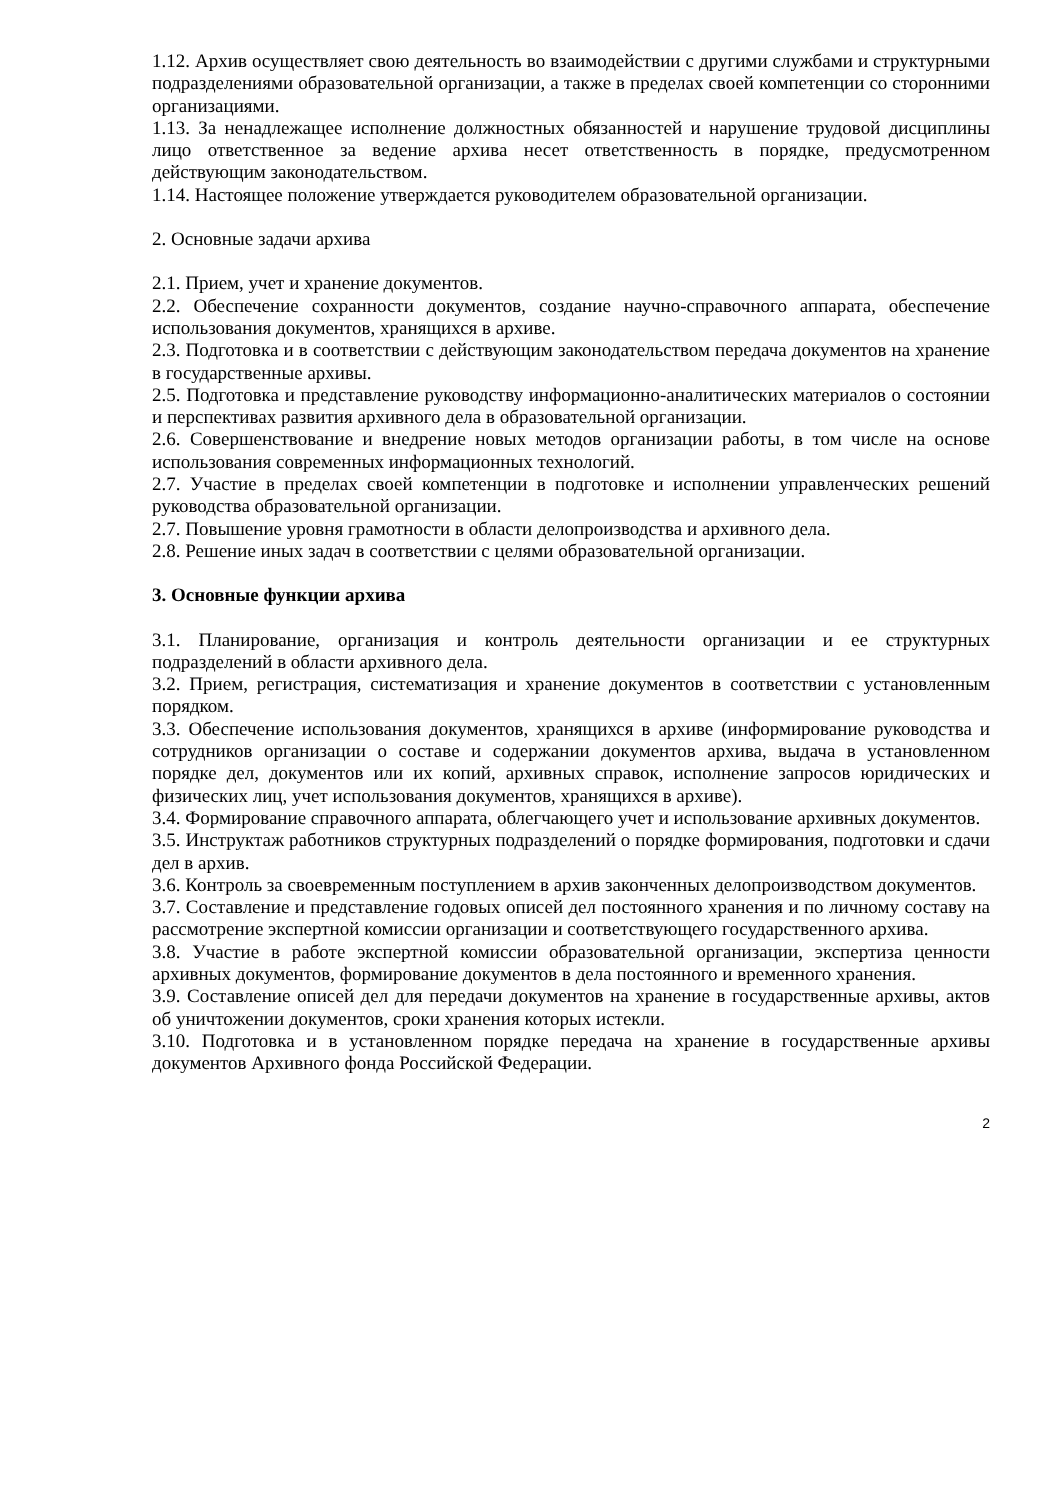1.12. Архив осуществляет свою деятельность во взаимодействии с другими службами и структурными подразделениями образовательной организации, а также в пределах своей компетенции со сторонними организациями.
1.13. За ненадлежащее исполнение должностных обязанностей и нарушение трудовой дисциплины лицо ответственное за ведение архива несет ответственность в порядке, предусмотренном действующим законодательством.
1.14. Настоящее положение утверждается руководителем образовательной организации.
2. Основные задачи архива
2.1. Прием, учет и хранение документов.
2.2. Обеспечение сохранности документов, создание научно-справочного аппарата, обеспечение использования документов, хранящихся в архиве.
2.3. Подготовка и в соответствии с действующим законодательством передача документов на хранение в государственные архивы.
2.5. Подготовка и представление руководству информационно-аналитических материалов о состоянии и перспективах развития архивного дела в образовательной организации.
2.6. Совершенствование и внедрение новых методов организации работы, в том числе на основе использования современных информационных технологий.
2.7. Участие в пределах своей компетенции в подготовке и исполнении управленческих решений руководства образовательной организации.
2.7. Повышение уровня грамотности в области делопроизводства и архивного дела.
2.8. Решение иных задач в соответствии с целями образовательной организации.
3. Основные функции архива
3.1. Планирование, организация и контроль деятельности организации и ее структурных подразделений в области архивного дела.
3.2. Прием, регистрация, систематизация и хранение документов в соответствии с установленным порядком.
3.3. Обеспечение использования документов, хранящихся в архиве (информирование руководства и сотрудников организации о составе и содержании документов архива, выдача в установленном порядке дел, документов или их копий, архивных справок, исполнение запросов юридических и физических лиц, учет использования документов, хранящихся в архиве).
3.4. Формирование справочного аппарата, облегчающего учет и использование архивных документов.
3.5. Инструктаж работников структурных подразделений о порядке формирования, подготовки и сдачи дел в архив.
3.6. Контроль за своевременным поступлением в архив законченных делопроизводством документов.
3.7. Составление и представление годовых описей дел постоянного хранения и по личному составу на рассмотрение экспертной комиссии организации и соответствующего государственного архива.
3.8. Участие в работе экспертной комиссии образовательной организации, экспертиза ценности архивных документов, формирование документов в дела постоянного и временного хранения.
3.9. Составление описей дел для передачи документов на хранение в государственные архивы, актов об уничтожении документов, сроки хранения которых истекли.
3.10. Подготовка и в установленном порядке передача на хранение в государственные архивы документов Архивного фонда Российской Федерации.
2